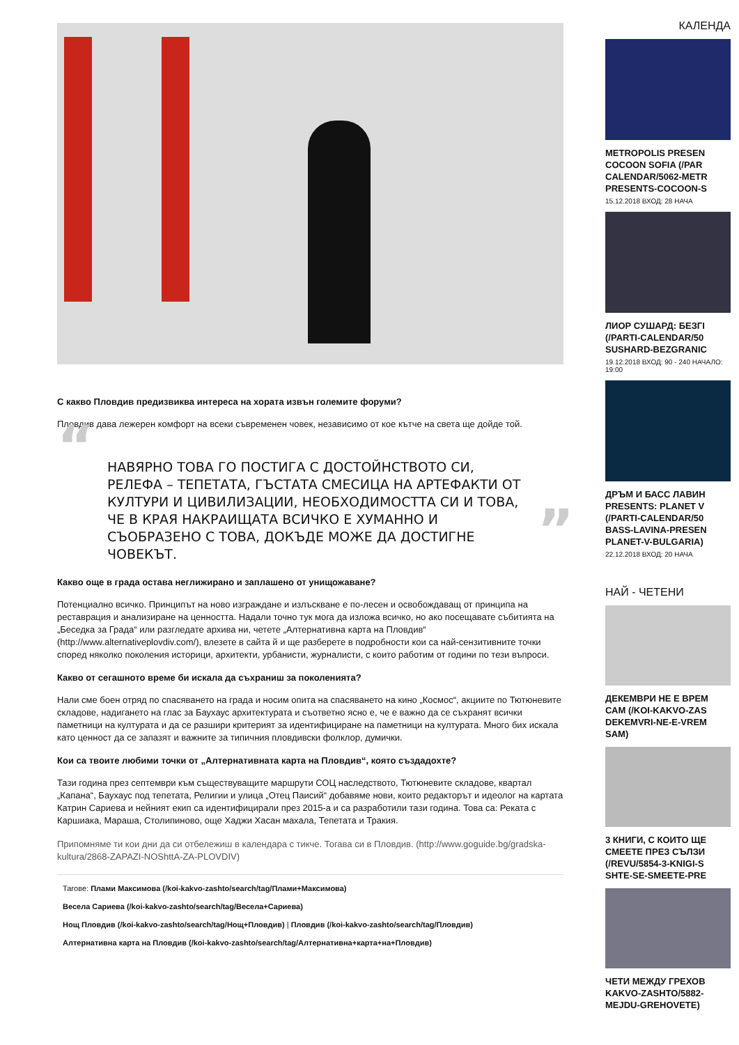С какво Пловдив предизвиква интереса на хората извън големите форуми?
Пловдив дава лежерен комфорт на всеки съвременен човек, независимо от кое кътче на света ще дойде той.
“НАВЯРНО ТОВА ГО ПОСТИГА С ДОСТОЙНСТВОТО СИ, РЕЛЕФА – ТЕПЕТАТА, ГЪСТАТА СМЕСИЦА НА АРТЕФАКТИ ОТ КУЛТУРИ И ЦИВИЛИЗАЦИИ, НЕОБХОДИМОСТТА СИ И ТОВА, ЧЕ В КРАЯ НАКРАИЩАТА ВСИЧКО Е ХУМАННО И СЪОБРАЗЕНО С ТОВА, ДОКЪДЕ МОЖЕ ДА ДОСТИГНЕ ЧОВЕКЪТ.”
Какво още в града остава неглижирано и заплашено от унищожаване?
Потенциално всичко. Принципът на ново изграждане и излъскване е по-лесен и освобождаващ от принципа на реставрация и анализиране на ценността. Надали точно тук мога да изложа всичко, но ако посещавате събитията на „Беседка за Града“ или разгледате архива ни, четете „Алтернативна карта на Пловдив“ (http://www.alternativeplovdiv.com/), влезете в сайта й и ще разберете в подробности кои са най-сензитивните точки според няколко поколения историци, архитекти, урбанисти, журналисти, с които работим от години по тези въпроси.
Какво от сегашното време би искала да съхраниш за поколенията?
Нали сме боен отряд по спасяването на града и носим опита на спасяването на кино „Космос“, акциите по Тютюневите складове, надигането на глас за Баухаус архитектурата и съответно ясно е, че е важно да се съхранят всички паметници на културата и да се разшири критерият за идентифициране на паметници на културата. Много бих искала като ценност да се запазят и важните за типичния пловдивски фолклор, думички.
Кои са твоите любими точки от „Алтернативната карта на Пловдив“, която създадохте?
Тази година през септември към съществуващите маршрути СОЦ наследството, Тютюневите складове, квартал „Капана“, Баухаус под тепетата, Религии и улица „Отец Паисий“ добавяме нови, които редакторът и идеолог на картата Катрин Сариева и нейният екип са идентифицирали през 2015-а и са разработили тази година. Това са: Реката с Каршиака, Мараша, Столипиново, още Хаджи Хасан махала, Тепетата и Тракия.
Припомняме ти кои дни да си отбележиш в календара с тикче. Тогава си в Пловдив. (http://www.goguide.bg/gradska-kultura/2868-ZAPAZI-NOShttA-ZA-PLOVDIV)
Тагове: Плами Максимова (/koi-kakvo-zashto/search/tag/Плами+Максимова)
Весела Сариева (/koi-kakvo-zashto/search/tag/Весела+Сариева)
Нощ Пловдив (/koi-kakvo-zashto/search/tag/Нощ+Пловдив) | Пловдив (/koi-kakvo-zashto/search/tag/Пловдив)
Алтернативна карта на Пловдив (/koi-kakvo-zashto/search/tag/Алтернативна+карта+на+Пловдив)
КАЛЕНДА
METROPOLIS PRESEN
COCOON SOFIA (/PAR
CALENDAR/5062-METR
PRESENTS-COCOON-S
15.12.2018 ВХОД: 28 НАЧА
ЛИОР СУШАРД: БЕЗГІ
(/PARTI-CALENDAR/50
SUSHARD-BEZGRANIC
19.12.2018 ВХОД: 90 - 240 НАЧАЛО: 19:00
ДРЪМ И БАСС ЛАВИН
PRESENTS: PLANET V
(/PARTI-CALENDAR/50
BASS-LAVINA-PRESEN
PLANET-V-BULGARIA)
22.12.2018 ВХОД: 20 НАЧА
НАЙ - ЧЕТЕНИ
ДЕКЕМВРИ НЕ Е ВРЕМ
САМ (/KOI-KAKVO-ZAS
DEKEMVRI-NE-E-VREM
SAM)
3 КНИГИ, С КОИТО ЩЕ
СМЕЕТЕ ПРЕЗ СЪЛЗИ
(/REVU/5854-3-KNIGI-S
SHTE-SE-SMEETE-PRE
ЧЕТИ МЕЖДУ ГРЕХОВ
KAKVO-ZASHTO/5882-
MEJDU-GREHOVETE)